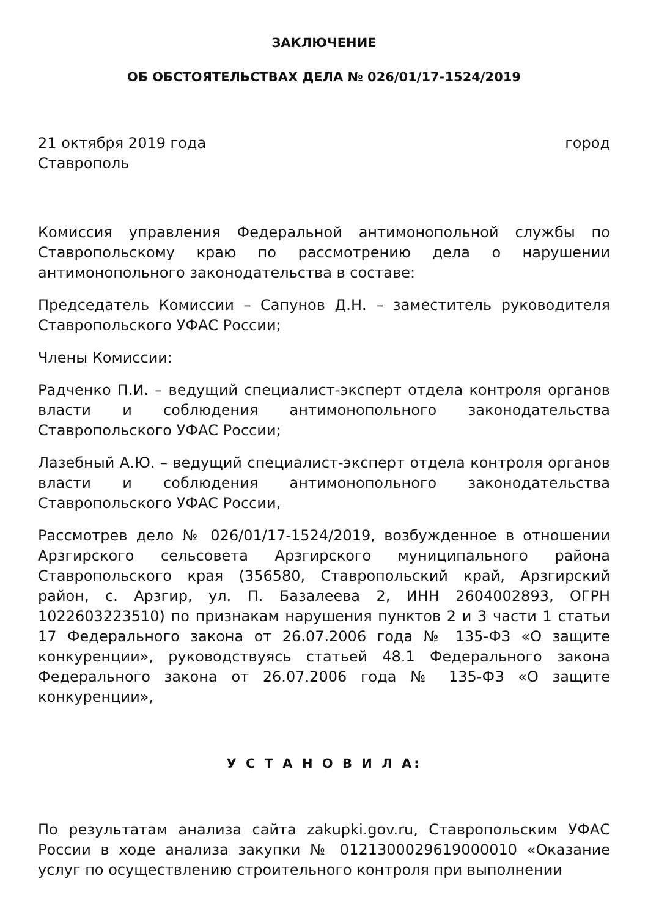ЗАКЛЮЧЕНИЕ
ОБ ОБСТОЯТЕЛЬСТВАХ ДЕЛА № 026/01/17-1524/2019
21 октября 2019 года город
Ставрополь
Комиссия управления Федеральной антимонопольной службы по Ставропольскому краю по рассмотрению дела о нарушении антимонопольного законодательства в составе:
Председатель Комиссии – Сапунов Д.Н. – заместитель руководителя Ставропольского УФАС России;
Члены Комиссии:
Радченко П.И. – ведущий специалист-эксперт отдела контроля органов власти и соблюдения антимонопольного законодательства Ставропольского УФАС России;
Лазебный А.Ю. – ведущий специалист-эксперт отдела контроля органов власти и соблюдения антимонопольного законодательства Ставропольского УФАС России,
Рассмотрев дело № 026/01/17-1524/2019, возбужденное в отношении Арзгирского сельсовета Арзгирского муниципального района Ставропольского края (356580, Ставропольский край, Арзгирский район, с. Арзгир, ул. П. Базалеева 2, ИНН 2604002893, ОГРН 1022603223510) по признакам нарушения пунктов 2 и 3 части 1 статьи 17 Федерального закона от 26.07.2006 года № 135-ФЗ «О защите конкуренции», руководствуясь статьей 48.1 Федерального закона Федерального закона от 26.07.2006 года № 135-ФЗ «О защите конкуренции»,
У С Т А Н О В И Л А:
По результатам анализа сайта zakupki.gov.ru, Ставропольским УФАС России в ходе анализа закупки № 0121300029619000010 «Оказание услуг по осуществлению строительного контроля при выполнении